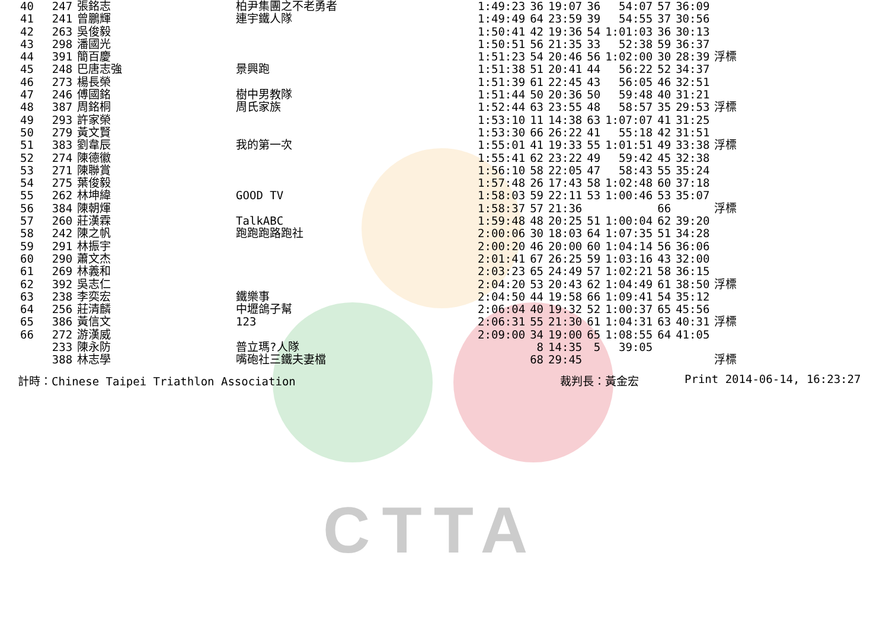CTTA
| 40 | 247 | 張銘志 | 柏尹集團之不老勇者 | 1:49:23 | 36 | 19:07 | 36 | 54:07 | 57 | 36:09 | |
| 41 | 241 | 曾鵬輝 | 連宇鐵人隊 | 1:49:49 | 64 | 23:59 | 39 | 54:55 | 37 | 30:56 | |
| 42 | 263 | 吳俊毅 | | 1:50:41 | 42 | 19:36 | 54 | 1:01:03 | 36 | 30:13 | |
| 43 | 298 | 潘國光 | | 1:50:51 | 56 | 21:35 | 33 | 52:38 | 59 | 36:37 | |
| 44 | 391 | 簡百慶 | | 1:51:23 | 54 | 20:46 | 56 | 1:02:00 | 30 | 28:39 | 浮標 |
| 45 | 248 | 巴唐志強 | 景興跑 | 1:51:38 | 51 | 20:41 | 44 | 56:22 | 52 | 34:37 | |
| 46 | 273 | 楊長榮 | | 1:51:39 | 61 | 22:45 | 43 | 56:05 | 46 | 32:51 | |
| 47 | 246 | 傅國銘 | 樹中男教隊 | 1:51:44 | 50 | 20:36 | 50 | 59:48 | 40 | 31:21 | |
| 48 | 387 | 周銘桐 | 周氏家族 | 1:52:44 | 63 | 23:55 | 48 | 58:57 | 35 | 29:53 | 浮標 |
| 49 | 293 | 許家榮 | | 1:53:10 | 11 | 14:38 | 63 | 1:07:07 | 41 | 31:25 | |
| 50 | 279 | 黃文賢 | | 1:53:30 | 66 | 26:22 | 41 | 55:18 | 42 | 31:51 | |
| 51 | 383 | 劉韋辰 | 我的第一次 | 1:55:01 | 41 | 19:33 | 55 | 1:01:51 | 49 | 33:38 | 浮標 |
| 52 | 274 | 陳德徽 | | 1:55:41 | 62 | 23:22 | 49 | 59:42 | 45 | 32:38 | |
| 53 | 271 | 陳聯賞 | | 1:56:10 | 58 | 22:05 | 47 | 58:43 | 55 | 35:24 | |
| 54 | 275 | 葉俊毅 | | 1:57:48 | 26 | 17:43 | 58 | 1:02:48 | 60 | 37:18 | |
| 55 | 262 | 林坤緯 | GOOD TV | 1:58:03 | 59 | 22:11 | 53 | 1:00:46 | 53 | 35:07 | |
| 56 | 384 | 陳朝煇 | | 1:58:37 | 57 | 21:36 | | | 66 | | 浮標 |
| 57 | 260 | 莊漢霖 | TalkABC | 1:59:48 | 48 | 20:25 | 51 | 1:00:04 | 62 | 39:20 | |
| 58 | 242 | 陳之帆 | 跑跑跑路跑社 | 2:00:06 | 30 | 18:03 | 64 | 1:07:35 | 51 | 34:28 | |
| 59 | 291 | 林振宇 | | 2:00:20 | 46 | 20:00 | 60 | 1:04:14 | 56 | 36:06 | |
| 60 | 290 | 蕭文杰 | | 2:01:41 | 67 | 26:25 | 59 | 1:03:16 | 43 | 32:00 | |
| 61 | 269 | 林義和 | | 2:03:23 | 65 | 24:49 | 57 | 1:02:21 | 58 | 36:15 | |
| 62 | 392 | 吳志仁 | | 2:04:20 | 53 | 20:43 | 62 | 1:04:49 | 61 | 38:50 | 浮標 |
| 63 | 238 | 李奕宏 | 鐵樂事 | 2:04:50 | 44 | 19:58 | 66 | 1:09:41 | 54 | 35:12 | |
| 64 | 256 | 莊清麟 | 中壢鴿子幫 | 2:06:04 | 40 | 19:32 | 52 | 1:00:37 | 65 | 45:56 | |
| 65 | 386 | 黃信文 | 123 | 2:06:31 | 55 | 21:30 | 61 | 1:04:31 | 63 | 40:31 | 浮標 |
| 66 | 272 | 游漢威 | | 2:09:00 | 34 | 19:00 | 65 | 1:08:55 | 64 | 41:05 | |
| | 233 | 陳永防 | 普立瑪?人隊 | | 8 | 14:35 | 5 | 39:05 | | | |
| | 388 | 林志學 | 嘴砲社三鐵夫妻檔 | | 68 | 29:45 | | | | | 浮標 |
計時：Chinese Taipei Triathlon Association 裁判長：黃金宏 Print 2014-06-14, 16:23:27